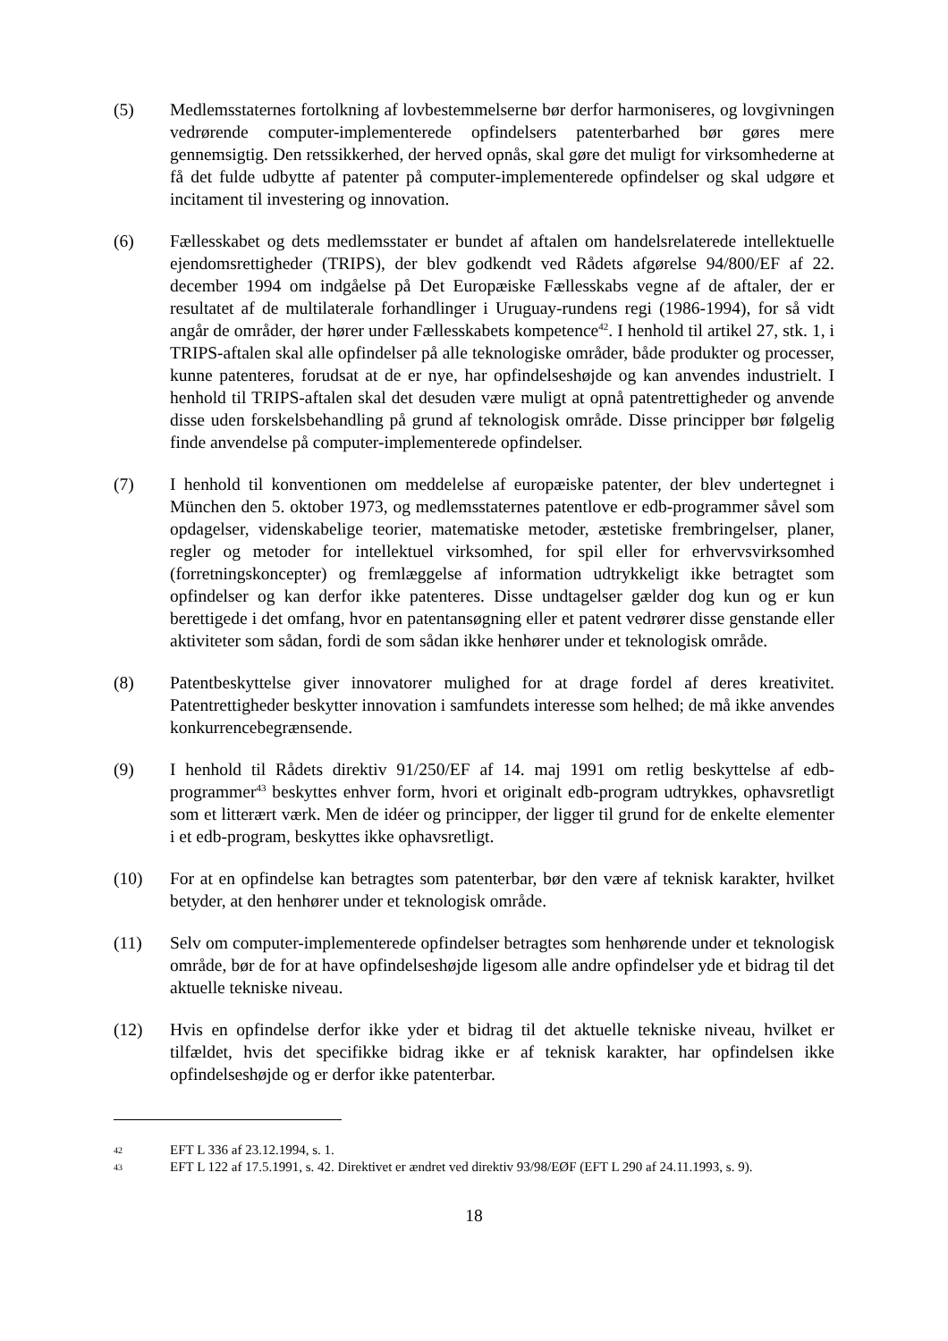(5) Medlemsstaternes fortolkning af lovbestemmelserne bør derfor harmoniseres, og lovgivningen vedrørende computer-implementerede opfindelsers patenterbarhed bør gøres mere gennemsigtig. Den retssikkerhed, der herved opnås, skal gøre det muligt for virksomhederne at få det fulde udbytte af patenter på computer-implementerede opfindelser og skal udgøre et incitament til investering og innovation.
(6) Fællesskabet og dets medlemsstater er bundet af aftalen om handelsrelaterede intellektuelle ejendomsrettigheder (TRIPS), der blev godkendt ved Rådets afgørelse 94/800/EF af 22. december 1994 om indgåelse på Det Europæiske Fællesskabs vegne af de aftaler, der er resultatet af de multilaterale forhandlinger i Uruguay-rundens regi (1986-1994), for så vidt angår de områder, der hører under Fællesskabets kompetence<sup>42</sup>. I henhold til artikel 27, stk. 1, i TRIPS-aftalen skal alle opfindelser på alle teknologiske områder, både produkter og processer, kunne patenteres, forudsat at de er nye, har opfindelseshøjde og kan anvendes industrielt. I henhold til TRIPS-aftalen skal det desuden være muligt at opnå patentrettigheder og anvende disse uden forskelsbehandling på grund af teknologisk område. Disse principper bør følgelig finde anvendelse på computer-implementerede opfindelser.
(7) I henhold til konventionen om meddelelse af europæiske patenter, der blev undertegnet i München den 5. oktober 1973, og medlemsstaternes patentlove er edb-programmer såvel som opdagelser, videnskabelige teorier, matematiske metoder, æstetiske frembringelser, planer, regler og metoder for intellektuel virksomhed, for spil eller for erhvervsvirksomhed (forretningskoncepter) og fremlæggelse af information udtrykkeligt ikke betragtet som opfindelser og kan derfor ikke patenteres. Disse undtagelser gælder dog kun og er kun berettigede i det omfang, hvor en patentansøgning eller et patent vedrører disse genstande eller aktiviteter som sådan, fordi de som sådan ikke henhører under et teknologisk område.
(8) Patentbeskyttelse giver innovatorer mulighed for at drage fordel af deres kreativitet. Patentrettigheder beskytter innovation i samfundets interesse som helhed; de må ikke anvendes konkurrencebegrænsende.
(9) I henhold til Rådets direktiv 91/250/EF af 14. maj 1991 om retlig beskyttelse af edb-programmer<sup>43</sup> beskyttes enhver form, hvori et originalt edb-program udtrykkes, ophavsretligt som et litterært værk. Men de idéer og principper, der ligger til grund for de enkelte elementer i et edb-program, beskyttes ikke ophavsretligt.
(10) For at en opfindelse kan betragtes som patenterbar, bør den være af teknisk karakter, hvilket betyder, at den henhører under et teknologisk område.
(11) Selv om computer-implementerede opfindelser betragtes som henhørende under et teknologisk område, bør de for at have opfindelseshøjde ligesom alle andre opfindelser yde et bidrag til det aktuelle tekniske niveau.
(12) Hvis en opfindelse derfor ikke yder et bidrag til det aktuelle tekniske niveau, hvilket er tilfældet, hvis det specifikke bidrag ikke er af teknisk karakter, har opfindelsen ikke opfindelseshøjde og er derfor ikke patenterbar.
42
EFT L 336 af 23.12.1994, s. 1.
43
EFT L 122 af 17.5.1991, s. 42. Direktivet er ændret ved direktiv 93/98/EØF (EFT L 290 af 24.11.1993, s. 9).
18